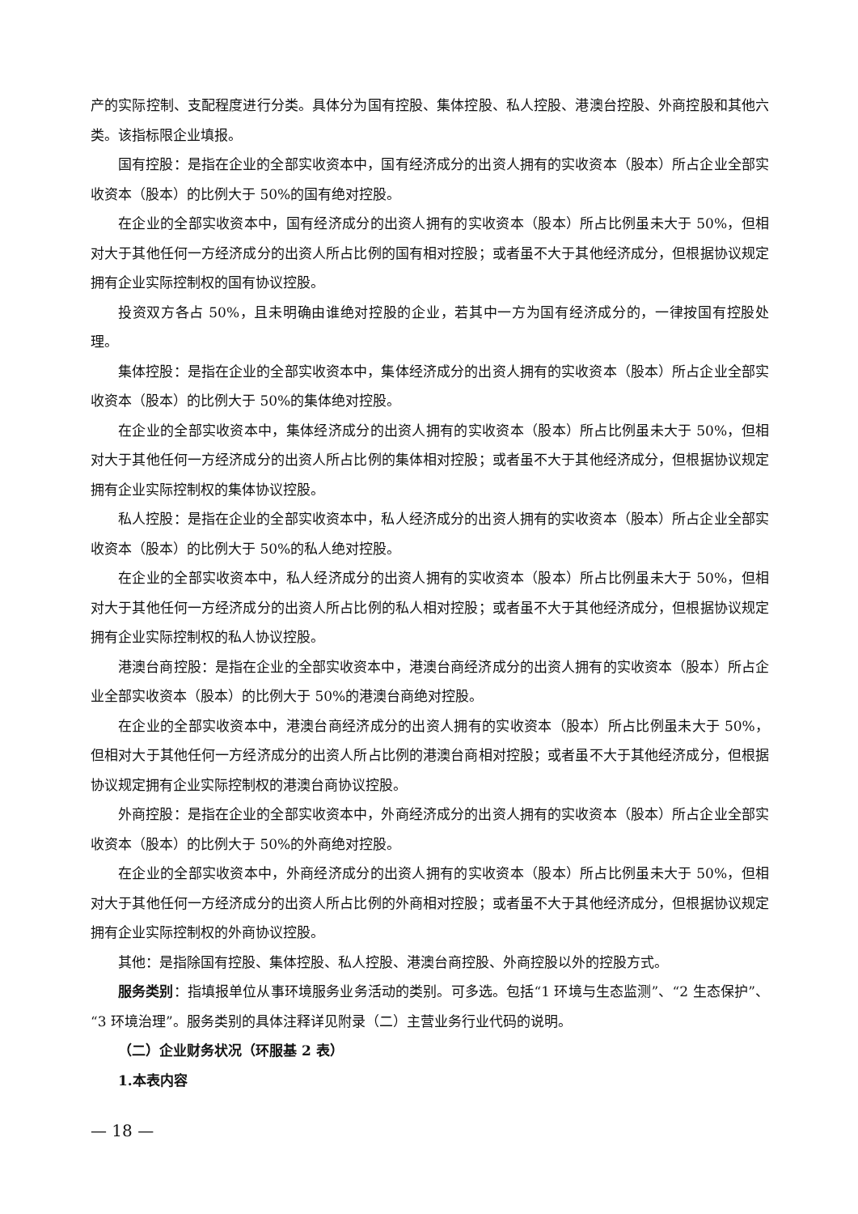产的实际控制、支配程度进行分类。具体分为国有控股、集体控股、私人控股、港澳台控股、外商控股和其他六类。该指标限企业填报。
国有控股：是指在企业的全部实收资本中，国有经济成分的出资人拥有的实收资本（股本）所占企业全部实收资本（股本）的比例大于 50%的国有绝对控股。
在企业的全部实收资本中，国有经济成分的出资人拥有的实收资本（股本）所占比例虽未大于 50%，但相对大于其他任何一方经济成分的出资人所占比例的国有相对控股；或者虽不大于其他经济成分，但根据协议规定拥有企业实际控制权的国有协议控股。
投资双方各占 50%，且未明确由谁绝对控股的企业，若其中一方为国有经济成分的，一律按国有控股处理。
集体控股：是指在企业的全部实收资本中，集体经济成分的出资人拥有的实收资本（股本）所占企业全部实收资本（股本）的比例大于 50%的集体绝对控股。
在企业的全部实收资本中，集体经济成分的出资人拥有的实收资本（股本）所占比例虽未大于 50%，但相对大于其他任何一方经济成分的出资人所占比例的集体相对控股；或者虽不大于其他经济成分，但根据协议规定拥有企业实际控制权的集体协议控股。
私人控股：是指在企业的全部实收资本中，私人经济成分的出资人拥有的实收资本（股本）所占企业全部实收资本（股本）的比例大于 50%的私人绝对控股。
在企业的全部实收资本中，私人经济成分的出资人拥有的实收资本（股本）所占比例虽未大于 50%，但相对大于其他任何一方经济成分的出资人所占比例的私人相对控股；或者虽不大于其他经济成分，但根据协议规定拥有企业实际控制权的私人协议控股。
港澳台商控股：是指在企业的全部实收资本中，港澳台商经济成分的出资人拥有的实收资本（股本）所占企业全部实收资本（股本）的比例大于 50%的港澳台商绝对控股。
在企业的全部实收资本中，港澳台商经济成分的出资人拥有的实收资本（股本）所占比例虽未大于 50%，但相对大于其他任何一方经济成分的出资人所占比例的港澳台商相对控股；或者虽不大于其他经济成分，但根据协议规定拥有企业实际控制权的港澳台商协议控股。
外商控股：是指在企业的全部实收资本中，外商经济成分的出资人拥有的实收资本（股本）所占企业全部实收资本（股本）的比例大于 50%的外商绝对控股。
在企业的全部实收资本中，外商经济成分的出资人拥有的实收资本（股本）所占比例虽未大于 50%，但相对大于其他任何一方经济成分的出资人所占比例的外商相对控股；或者虽不大于其他经济成分，但根据协议规定拥有企业实际控制权的外商协议控股。
其他：是指除国有控股、集体控股、私人控股、港澳台商控股、外商控股以外的控股方式。
服务类别：指填报单位从事环境服务业务活动的类别。可多选。包括“1 环境与生态监测”、“2 生态保护”、“3 环境治理”。服务类别的具体注释详见附录（二）主营业务行业代码的说明。
（二）企业财务状况（环服基 2 表）
1.本表内容
— 18 —